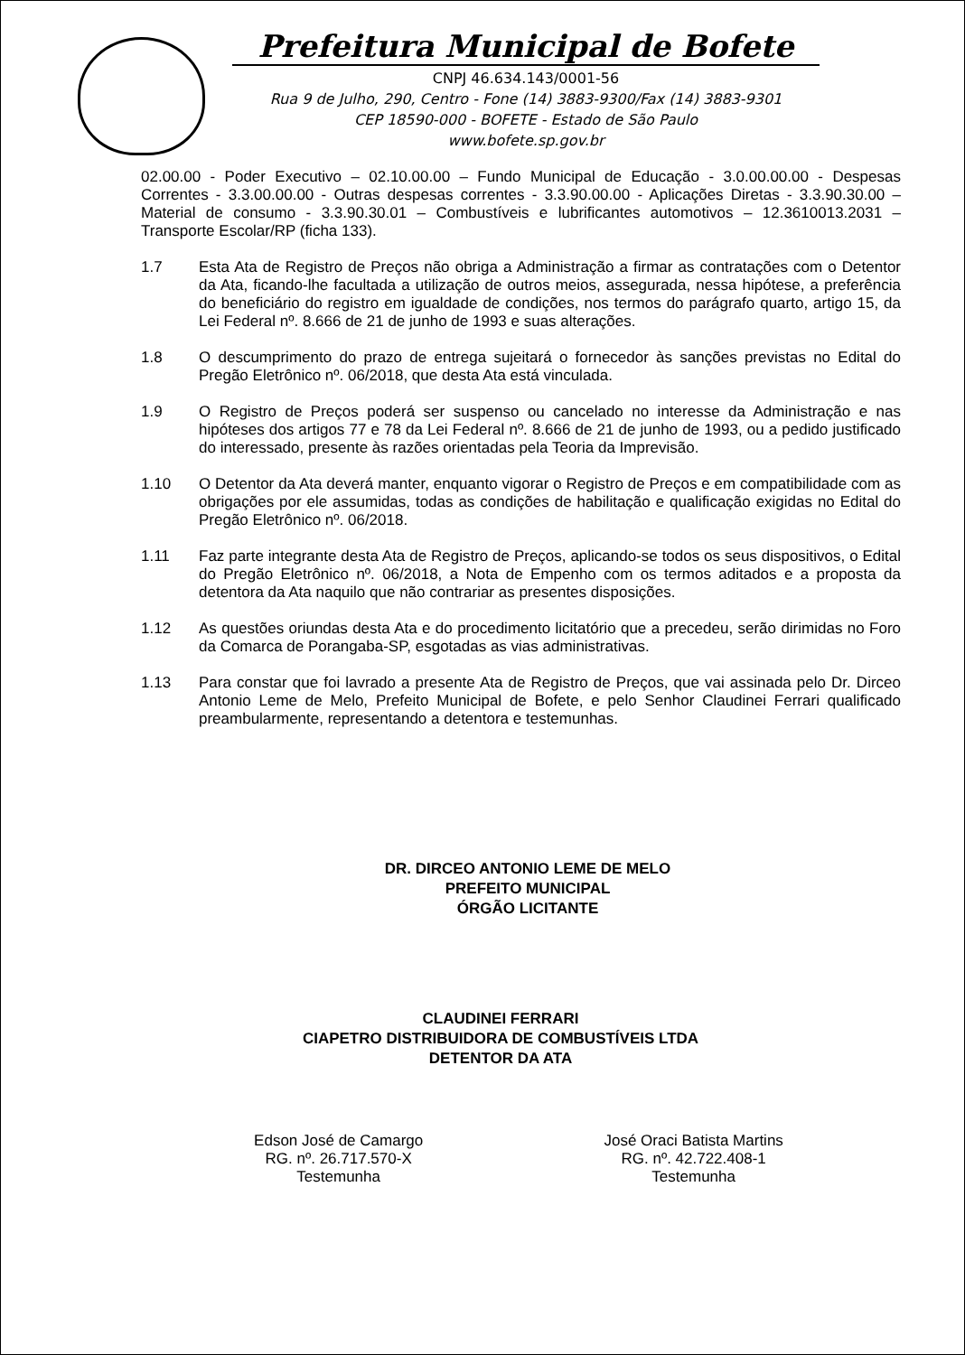Prefeitura Municipal de Bofete
CNPJ 46.634.143/0001-56
Rua 9 de Julho, 290, Centro - Fone (14) 3883-9300/Fax (14) 3883-9301
CEP 18590-000 - BOFETE - Estado de São Paulo
www.bofete.sp.gov.br
02.00.00 - Poder Executivo – 02.10.00.00 – Fundo Municipal de Educação - 3.0.00.00.00 - Despesas Correntes - 3.3.00.00.00 - Outras despesas correntes - 3.3.90.00.00 - Aplicações Diretas - 3.3.90.30.00 – Material de consumo - 3.3.90.30.01 – Combustíveis e lubrificantes automotivos – 12.3610013.2031 – Transporte Escolar/RP (ficha 133).
1.7 Esta Ata de Registro de Preços não obriga a Administração a firmar as contratações com o Detentor da Ata, ficando-lhe facultada a utilização de outros meios, assegurada, nessa hipótese, a preferência do beneficiário do registro em igualdade de condições, nos termos do parágrafo quarto, artigo 15, da Lei Federal nº. 8.666 de 21 de junho de 1993 e suas alterações.
1.8 O descumprimento do prazo de entrega sujeitará o fornecedor às sanções previstas no Edital do Pregão Eletrônico nº. 06/2018, que desta Ata está vinculada.
1.9 O Registro de Preços poderá ser suspenso ou cancelado no interesse da Administração e nas hipóteses dos artigos 77 e 78 da Lei Federal nº. 8.666 de 21 de junho de 1993, ou a pedido justificado do interessado, presente às razões orientadas pela Teoria da Imprevisão.
1.10 O Detentor da Ata deverá manter, enquanto vigorar o Registro de Preços e em compatibilidade com as obrigações por ele assumidas, todas as condições de habilitação e qualificação exigidas no Edital do Pregão Eletrônico nº. 06/2018.
1.11 Faz parte integrante desta Ata de Registro de Preços, aplicando-se todos os seus dispositivos, o Edital do Pregão Eletrônico nº. 06/2018, a Nota de Empenho com os termos aditados e a proposta da detentora da Ata naquilo que não contrariar as presentes disposições.
1.12 As questões oriundas desta Ata e do procedimento licitatório que a precedeu, serão dirimidas no Foro da Comarca de Porangaba-SP, esgotadas as vias administrativas.
1.13 Para constar que foi lavrado a presente Ata de Registro de Preços, que vai assinada pelo Dr. Dirceo Antonio Leme de Melo, Prefeito Municipal de Bofete, e pelo Senhor Claudinei Ferrari qualificado preambularmente, representando a detentora e testemunhas.
DR. DIRCEO ANTONIO LEME DE MELO
PREFEITO MUNICIPAL
ÓRGÃO LICITANTE
CLAUDINEI FERRARI
CIAPETRO DISTRIBUIDORA DE COMBUSTÍVEIS LTDA
DETENTOR DA ATA
Edson José de Camargo
RG. nº. 26.717.570-X
Testemunha
José Oraci Batista Martins
RG. nº. 42.722.408-1
Testemunha